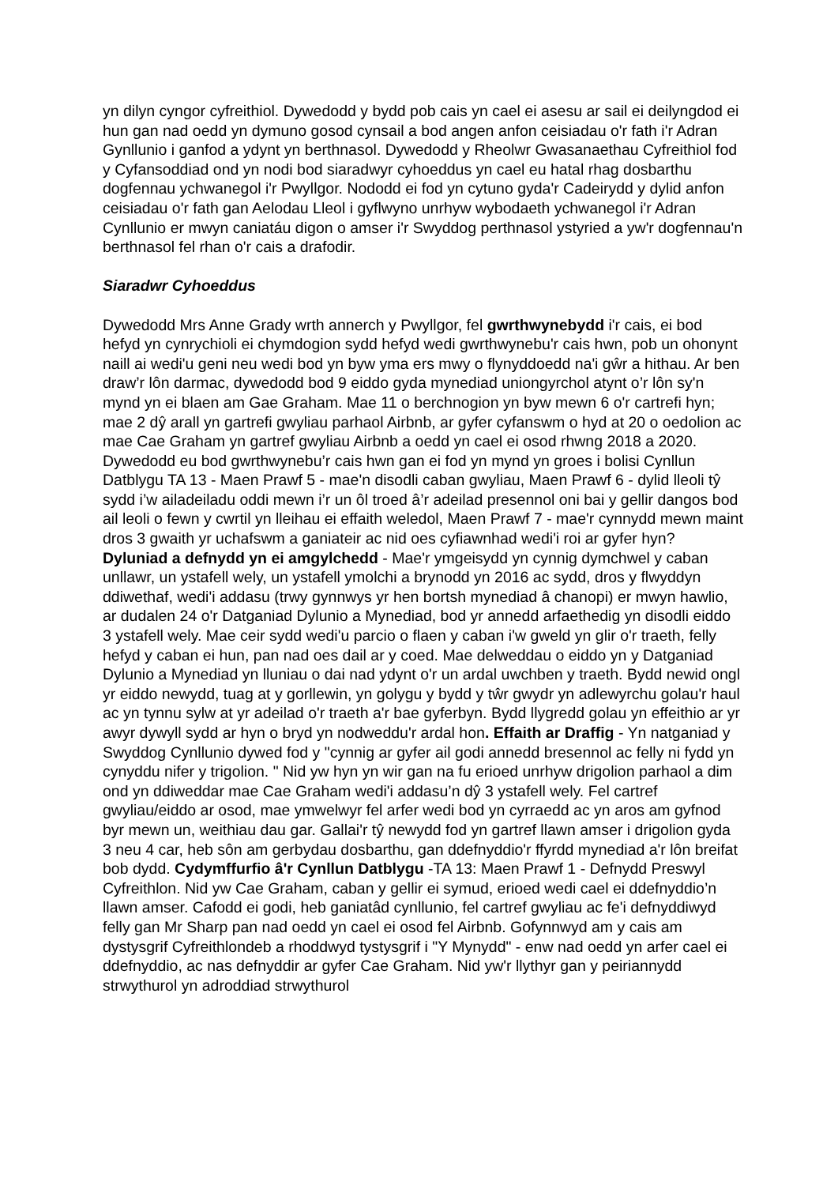yn dilyn cyngor cyfreithiol. Dywedodd y bydd pob cais yn cael ei asesu ar sail ei deilyngdod ei hun gan nad oedd yn dymuno gosod cynsail a bod angen anfon ceisiadau o'r fath i'r Adran Gynllunio i ganfod a ydynt yn berthnasol. Dywedodd y Rheolwr Gwasanaethau Cyfreithiol fod y Cyfansoddiad ond yn nodi bod siaradwyr cyhoeddus yn cael eu hatal rhag dosbarthu dogfennau ychwanegol i'r Pwyllgor. Nododd ei fod yn cytuno gyda'r Cadeirydd y dylid anfon ceisiadau o'r fath gan Aelodau Lleol i gyflwyno unrhyw wybodaeth ychwanegol i'r Adran Cynllunio er mwyn caniatáu digon o amser i'r Swyddog perthnasol ystyried a yw'r dogfennau'n berthnasol fel rhan o'r cais a drafodir.
Siaradwr Cyhoeddus
Dywedodd Mrs Anne Grady wrth annerch y Pwyllgor, fel gwrthwynebydd i'r cais, ei bod hefyd yn cynrychioli ei chymdogion sydd hefyd wedi gwrthwynebu'r cais hwn, pob un ohonynt naill ai wedi'u geni neu wedi bod yn byw yma ers mwy o flynyddoedd na'i gŵr a hithau. Ar ben draw’r lôn darmac, dywedodd bod 9 eiddo gyda mynediad uniongyrchol atynt o’r lôn sy'n mynd yn ei blaen am Gae Graham. Mae 11 o berchnogion yn byw mewn 6 o'r cartrefi hyn; mae 2 dŷ arall yn gartrefi gwyliau parhaol Airbnb, ar gyfer cyfanswm o hyd at 20 o oedolion ac mae Cae Graham yn gartref gwyliau Airbnb a oedd yn cael ei osod rhwng 2018 a 2020. Dywedodd eu bod gwrthwynebu’r cais hwn gan ei fod yn mynd yn groes i bolisi Cynllun Datblygu TA 13 - Maen Prawf 5 - mae'n disodli caban gwyliau, Maen Prawf 6 - dylid lleoli tŷ sydd i’w ailadeiladu oddi mewn i’r un ôl troed â’r adeilad presennol oni bai y gellir dangos bod ail leoli o fewn y cwrtil yn lleihau ei effaith weledol, Maen Prawf 7 - mae'r cynnydd mewn maint dros 3 gwaith yr uchafswm a ganiateir ac nid oes cyfiawnhad wedi'i roi ar gyfer hyn? Dyluniad a defnydd yn ei amgylchedd - Mae'r ymgeisydd yn cynnig dymchwel y caban unllawr, un ystafell wely, un ystafell ymolchi a brynodd yn 2016 ac sydd, dros y flwyddyn ddiwethaf, wedi'i addasu (trwy gynnwys yr hen bortsh mynediad â chanopi) er mwyn hawlio, ar dudalen 24 o'r Datganiad Dylunio a Mynediad, bod yr annedd arfaethedig yn disodli eiddo 3 ystafell wely. Mae ceir sydd wedi'u parcio o flaen y caban i'w gweld yn glir o'r traeth, felly hefyd y caban ei hun, pan nad oes dail ar y coed. Mae delweddau o eiddo yn y Datganiad Dylunio a Mynediad yn lluniau o dai nad ydynt o'r un ardal uwchben y traeth. Bydd newid ongl yr eiddo newydd, tuag at y gorllewin, yn golygu y bydd y tŵr gwydr yn adlewyrchu golau'r haul ac yn tynnu sylw at yr adeilad o'r traeth a'r bae gyferbyn. Bydd llygredd golau yn effeithio ar yr awyr dywyll sydd ar hyn o bryd yn nodweddu'r ardal hon. Effaith ar Draffig - Yn natganiad y Swyddog Cynllunio dywed fod y "cynnig ar gyfer ail godi annedd bresennol ac felly ni fydd yn cynyddu nifer y trigolion. " Nid yw hyn yn wir gan na fu erioed unrhyw drigolion parhaol a dim ond yn ddiweddar mae Cae Graham wedi'i addasu’n dŷ 3 ystafell wely. Fel cartref gwyliau/eiddo ar osod, mae ymwelwyr fel arfer wedi bod yn cyrraedd ac yn aros am gyfnod byr mewn un, weithiau dau gar. Gallai'r tŷ newydd fod yn gartref llawn amser i drigolion gyda 3 neu 4 car, heb sôn am gerbydau dosbarthu, gan ddefnyddio'r ffyrdd mynediad a'r lôn breifat bob dydd. Cydymffurfio â'r Cynllun Datblygu -TA 13: Maen Prawf 1 - Defnydd Preswyl Cyfreithlon. Nid yw Cae Graham, caban y gellir ei symud, erioed wedi cael ei ddefnyddio’n llawn amser. Cafodd ei godi, heb ganiatâd cynllunio, fel cartref gwyliau ac fe'i defnyddiwyd felly gan Mr Sharp pan nad oedd yn cael ei osod fel Airbnb. Gofynnwyd am y cais am dystysgrif Cyfreithlondeb a rhoddwyd tystysgrif i "Y Mynydd" - enw nad oedd yn arfer cael ei ddefnyddio, ac nas defnyddir ar gyfer Cae Graham. Nid yw'r llythyr gan y peiriannydd strwythurol yn adroddiad strwythurol